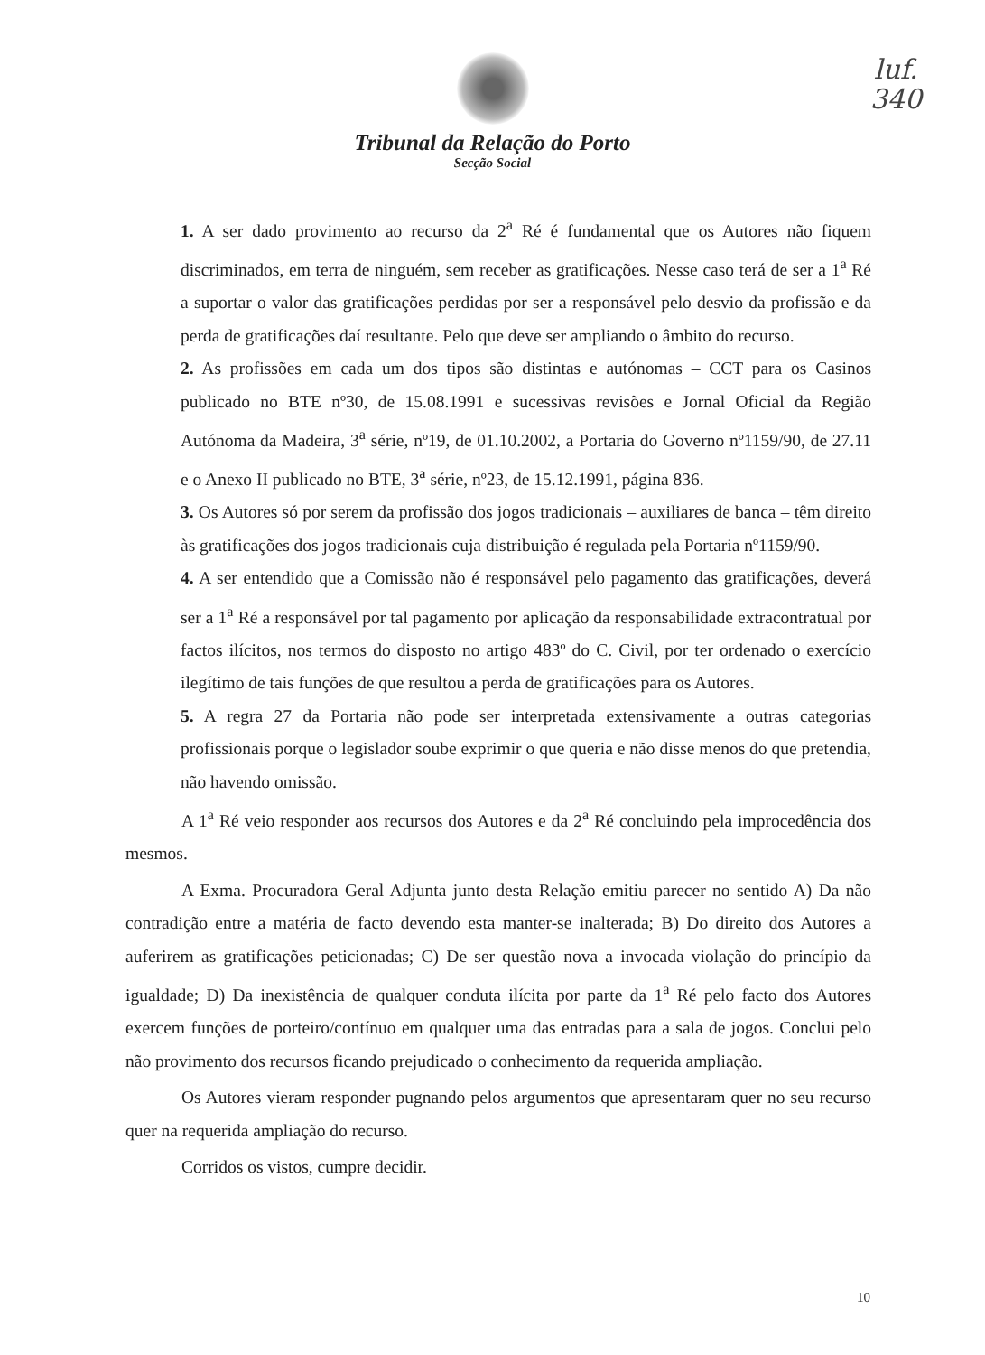luf.
340
Tribunal da Relação do Porto
Secção Social
1. A ser dado provimento ao recurso da 2<sup>a</sup> Ré é fundamental que os Autores não fiquem discriminados, em terra de ninguém, sem receber as gratificações. Nesse caso terá de ser a 1<sup>a</sup> Ré a suportar o valor das gratificações perdidas por ser a responsável pelo desvio da profissão e da perda de gratificações daí resultante. Pelo que deve ser ampliando o âmbito do recurso.
2. As profissões em cada um dos tipos são distintas e autónomas – CCT para os Casinos publicado no BTE nº30, de 15.08.1991 e sucessivas revisões e Jornal Oficial da Região Autónoma da Madeira, 3<sup>a</sup> série, nº19, de 01.10.2002, a Portaria do Governo nº1159/90, de 27.11 e o Anexo II publicado no BTE, 3<sup>a</sup> série, nº23, de 15.12.1991, página 836.
3. Os Autores só por serem da profissão dos jogos tradicionais – auxiliares de banca – têm direito às gratificações dos jogos tradicionais cuja distribuição é regulada pela Portaria nº1159/90.
4. A ser entendido que a Comissão não é responsável pelo pagamento das gratificações, deverá ser a 1<sup>a</sup> Ré a responsável por tal pagamento por aplicação da responsabilidade extracontratual por factos ilícitos, nos termos do disposto no artigo 483º do C. Civil, por ter ordenado o exercício ilegítimo de tais funções de que resultou a perda de gratificações para os Autores.
5. A regra 27 da Portaria não pode ser interpretada extensivamente a outras categorias profissionais porque o legislador soube exprimir o que queria e não disse menos do que pretendia, não havendo omissão.
A 1<sup>a</sup> Ré veio responder aos recursos dos Autores e da 2<sup>a</sup> Ré concluindo pela improcedência dos mesmos.
A Exma. Procuradora Geral Adjunta junto desta Relação emitiu parecer no sentido A) Da não contradição entre a matéria de facto devendo esta manter-se inalterada; B) Do direito dos Autores a auferirem as gratificações peticionadas; C) De ser questão nova a invocada violação do princípio da igualdade; D) Da inexistência de qualquer conduta ilícita por parte da 1<sup>a</sup> Ré pelo facto dos Autores exercem funções de porteiro/contínuo em qualquer uma das entradas para a sala de jogos. Conclui pelo não provimento dos recursos ficando prejudicado o conhecimento da requerida ampliação.
Os Autores vieram responder pugnando pelos argumentos que apresentaram quer no seu recurso quer na requerida ampliação do recurso.
Corridos os vistos, cumpre decidir.
10